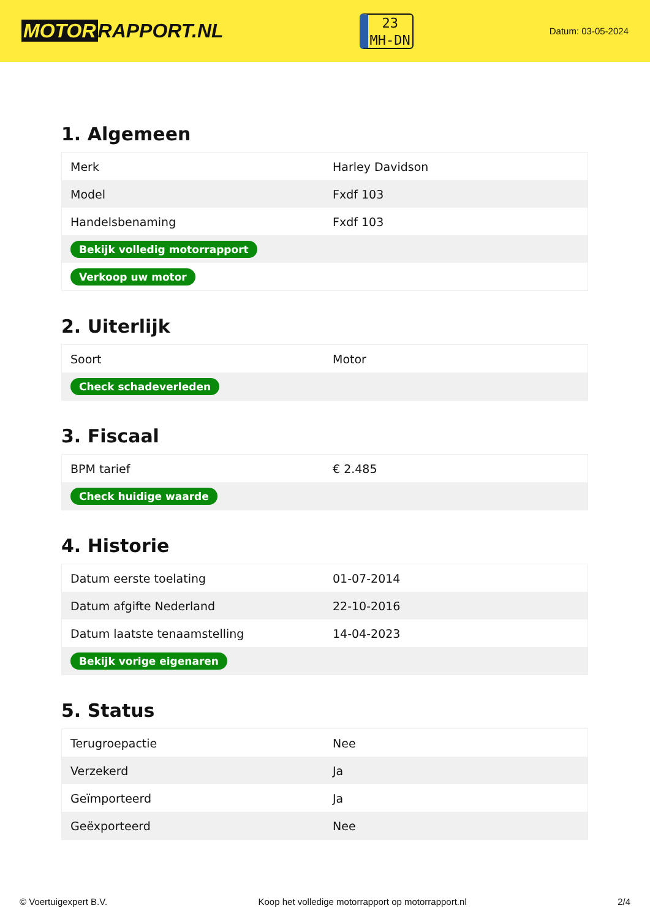MOTOR RAPPORT.NL
23
MH-DN
Datum: 03-05-2024
1. Algemeen
| Merk | Harley Davidson |
| Model | Fxdf 103 |
| Handelsbenaming | Fxdf 103 |
| Bekijk volledig motorrapport | |
| Verkoop uw motor | |
2. Uiterlijk
| Soort | Motor |
| Check schadeverleden | |
3. Fiscaal
| BPM tarief | € 2.485 |
| Check huidige waarde | |
4. Historie
| Datum eerste toelating | 01-07-2014 |
| Datum afgifte Nederland | 22-10-2016 |
| Datum laatste tenaamstelling | 14-04-2023 |
| Bekijk vorige eigenaren | |
5. Status
| Terugroepactie | Nee |
| Verzekerd | Ja |
| Geïmporteerd | Ja |
| Geëxporteerd | Nee |
© Voertuigexpert B.V. Koop het volledige motorrapport op motorrapport.nl 2/4